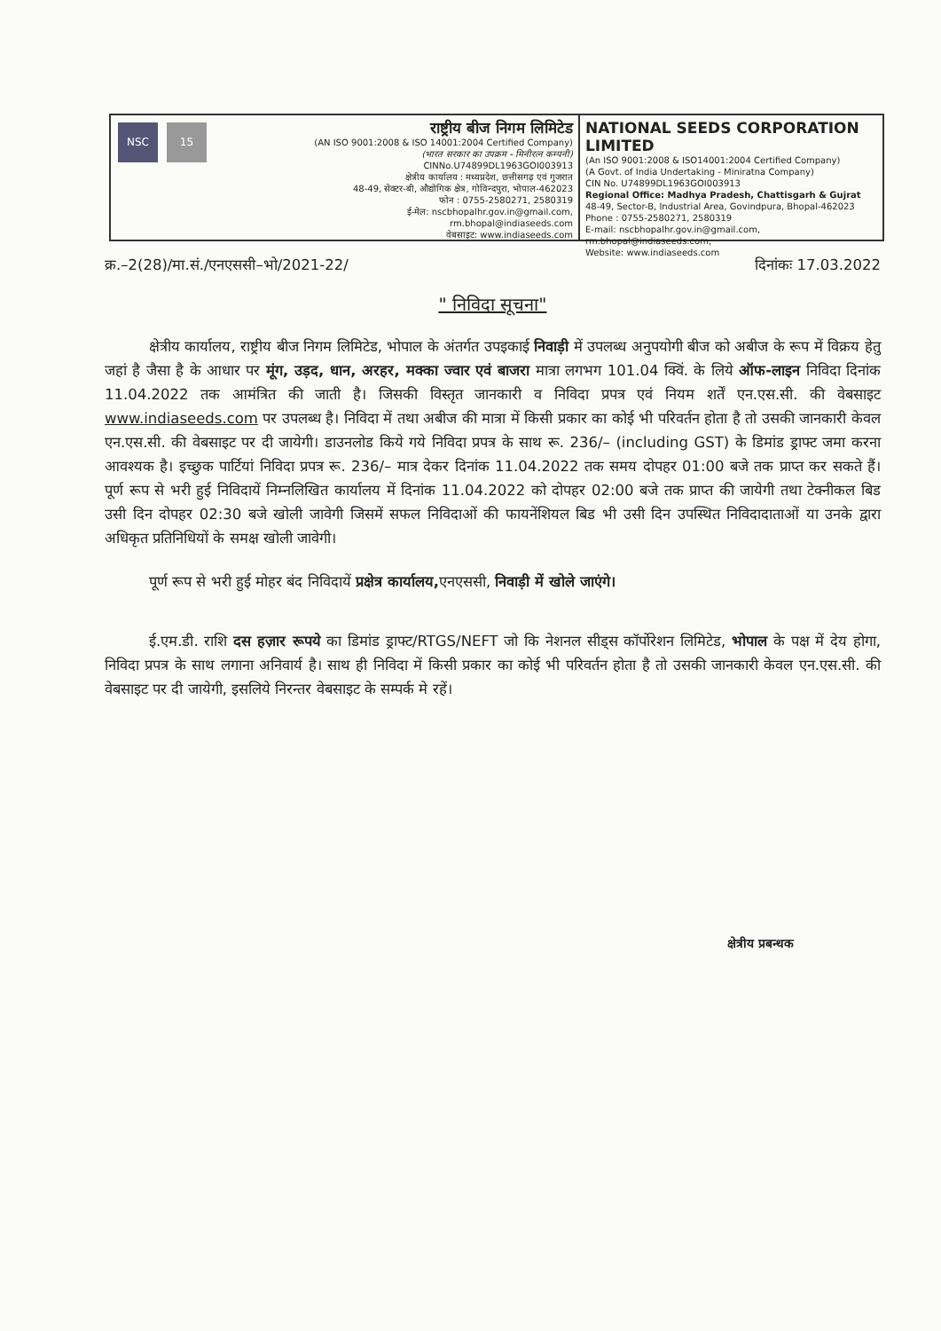NSC 15
राष्ट्रीय बीज निगम लिमिटेड
(AN ISO 9001:2008 & ISO 14001:2004 Certified Company)
(भारत सरकार का उपक्रम - मिनीरत्न कम्पनी)
CINNo.U74899DL1963GOI003913
क्षेत्रीय कार्यालय : मध्यप्रदेश, छत्तीसगढ़ एवं गुजरात
48-49, सेक्टर-बी, औद्योगिक क्षेत्र, गोविन्दपुरा, भोपाल-462023
फोन : 0755-2580271, 2580319
ई-मेल: nscbhopalhr.gov.in@gmail.com, rm.bhopal@indiaseeds.com
वेबसाइट: www.indiaseeds.com
NATIONAL SEEDS CORPORATION LIMITED
(An ISO 9001:2008 & ISO14001:2004 Certified Company)
(A Govt. of India Undertaking - Miniratna Company)
CIN No. U74899DL1963GOI003913
Regional Office: Madhya Pradesh, Chattisgarh & Gujrat
48-49, Sector-B, Industrial Area, Govindpura, Bhopal-462023
Phone : 0755-2580271, 2580319
E-mail: nscbhopalhr.gov.in@gmail.com, rm.bhopal@indiaseeds.com,
Website: www.indiaseeds.com
क्र.–2(28)/मा.सं./एनएससी–भो/2021-22/ दिनांकः 17.03.2022
" निविदा सूचना"
क्षेत्रीय कार्यालय, राष्ट्रीय बीज निगम लिमिटेड, भोपाल के अंतर्गत उपइकाई निवाड़ी में उपलब्ध अनुपयोगी बीज को अबीज के रूप में विक्रय हेतु जहां है जैसा है के आधार पर मूंग, उड़द, धान, अरहर, मक्का ज्वार एवं बाजरा मात्रा लगभग 101.04 क्विं. के लिये ऑफ-लाइन निविदा दिनांक 11.04.2022 तक आमंत्रित की जाती है। जिसकी विस्तृत जानकारी व निविदा प्रपत्र एवं नियम शर्तें एन.एस.सी. की वेबसाइट www.indiaseeds.com पर उपलब्ध है। निविदा में तथा अबीज की मात्रा में किसी प्रकार का कोई भी परिवर्तन होता है तो उसकी जानकारी केवल एन.एस.सी. की वेबसाइट पर दी जायेगी। डाउनलोड किये गये निविदा प्रपत्र के साथ रू. 236/– (including GST) के डिमांड ड्राफ्ट जमा करना आवश्यक है। इच्छुक पार्टियां निविदा प्रपत्र रू. 236/– मात्र देकर दिनांक 11.04.2022 तक समय दोपहर 01:00 बजे तक प्राप्त कर सकते हैं। पूर्ण रूप से भरी हुई निविदायें निम्नलिखित कार्यालय में दिनांक 11.04.2022 को दोपहर 02:00 बजे तक प्राप्त की जायेगी तथा टेक्नीकल बिड उसी दिन दोपहर 02:30 बजे खोली जावेगी जिसमें सफल निविदाओं की फायनेंशियल बिड भी उसी दिन उपस्थित निविदादाताओं या उनके द्वारा अधिकृत प्रतिनिधियों के समक्ष खोली जावेगी।
पूर्ण रूप से भरी हुई मोहर बंद निविदायें प्रक्षेत्र कार्यालय, एनएससी, निवाड़ी में खोले जाएंगे।
ई.एम.डी. राशि दस हज़ार रूपये का डिमांड ड्राफ्ट/RTGS/NEFT जो कि नेशनल सीड्स कॉर्पोरेशन लिमिटेड, भोपाल के पक्ष में देय होगा, निविदा प्रपत्र के साथ लगाना अनिवार्य है। साथ ही निविदा में किसी प्रकार का कोई भी परिवर्तन होता है तो उसकी जानकारी केवल एन.एस.सी. की वेबसाइट पर दी जायेगी, इसलिये निरन्तर वेबसाइट के सम्पर्क मे रहें।
क्षेत्रीय प्रबन्धक